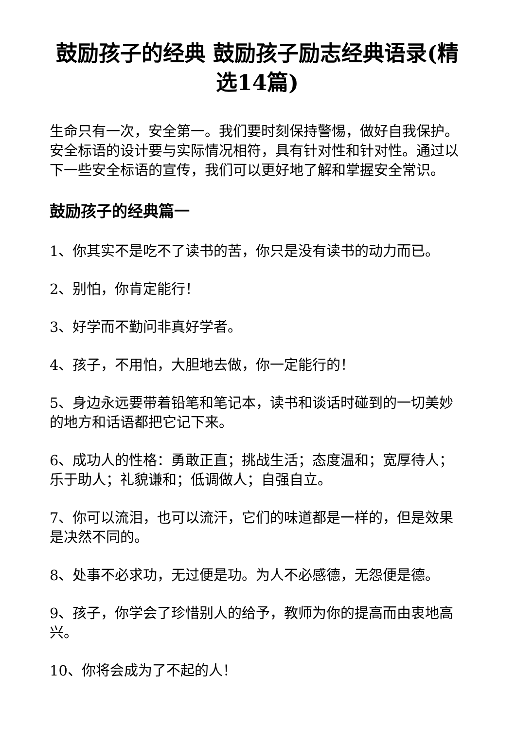鼓励孩子的经典 鼓励孩子励志经典语录(精选14篇)
生命只有一次，安全第一。我们要时刻保持警惕，做好自我保护。安全标语的设计要与实际情况相符，具有针对性和针对性。通过以下一些安全标语的宣传，我们可以更好地了解和掌握安全常识。
鼓励孩子的经典篇一
1、你其实不是吃不了读书的苦，你只是没有读书的动力而已。
2、别怕，你肯定能行！
3、好学而不勤问非真好学者。
4、孩子，不用怕，大胆地去做，你一定能行的！
5、身边永远要带着铅笔和笔记本，读书和谈话时碰到的一切美妙的地方和话语都把它记下来。
6、成功人的性格：勇敢正直；挑战生活；态度温和；宽厚待人；乐于助人；礼貌谦和；低调做人；自强自立。
7、你可以流泪，也可以流汗，它们的味道都是一样的，但是效果是决然不同的。
8、处事不必求功，无过便是功。为人不必感德，无怨便是德。
9、孩子，你学会了珍惜别人的给予，教师为你的提高而由衷地高兴。
10、你将会成为了不起的人！